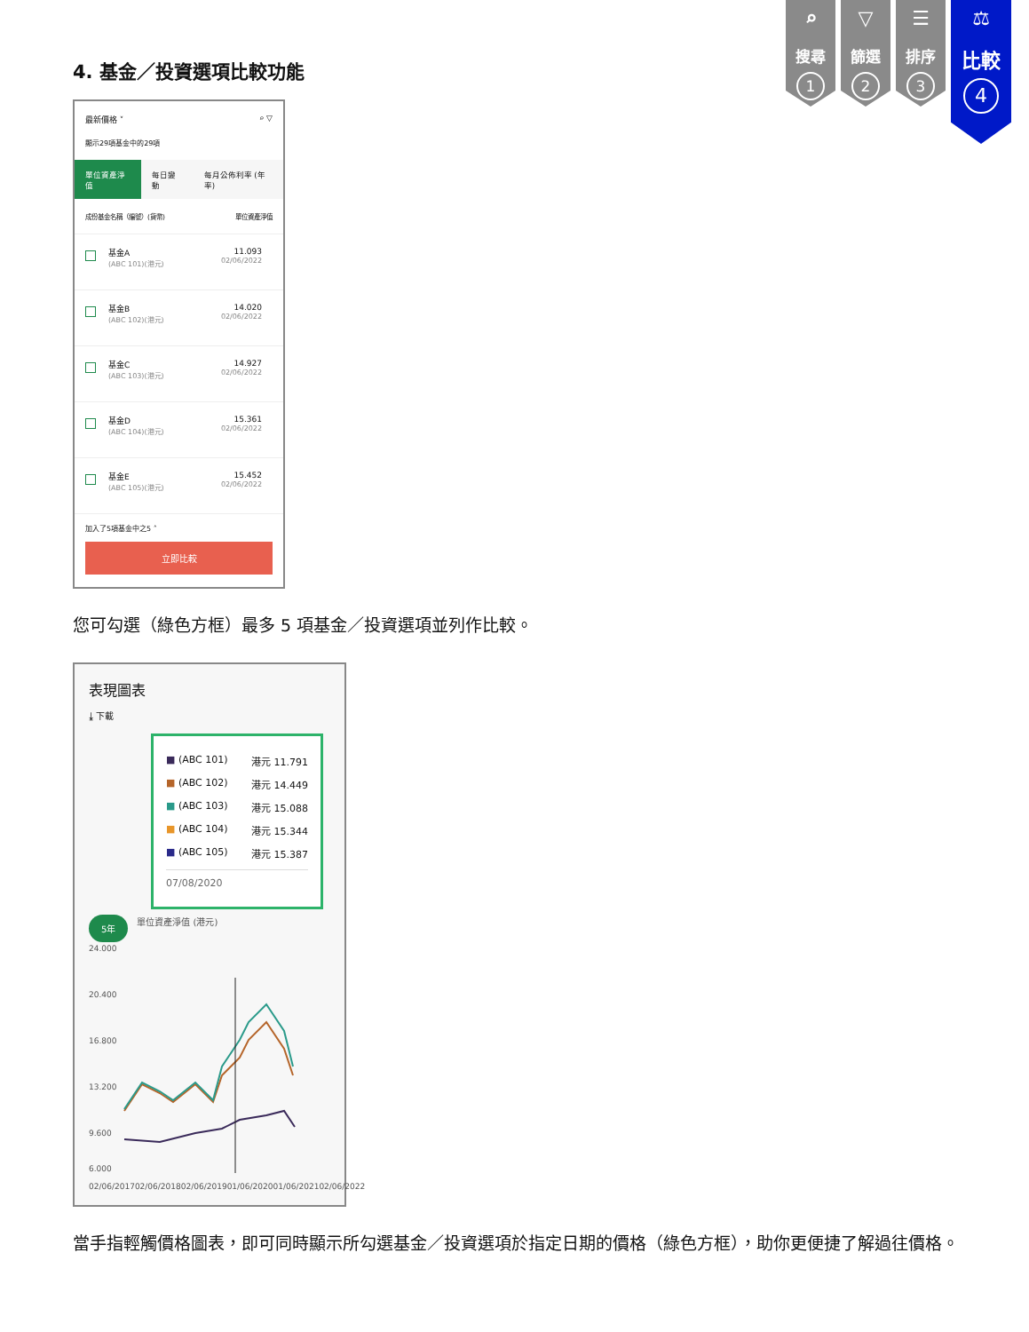4. 基金／投資選項比較功能
⌕
搜尋
1
▽
篩選
2
☰
排序
3
⚖
比較
4
最新價格 ˅ ⌕ ▽
顯示29項基金中的29項
單位資產淨值 每日變動 每月公佈利率 (年率)
成份基金名稱（編號）(貨幣) 單位資產淨值
基金A
(ABC 101)(港元)
11.093
02/06/2022
基金B
(ABC 102)(港元)
14.020
02/06/2022
基金C
(ABC 103)(港元)
14.927
02/06/2022
基金D
(ABC 104)(港元)
15.361
02/06/2022
基金E
(ABC 105)(港元)
15.452
02/06/2022
加入了5項基金中之5 ˄
立即比較
您可勾選（綠色方框）最多 5 項基金／投資選項並列作比較。
表現圖表
⤓ 下載
■ (ABC 101) 港元 11.791
■ (ABC 102) 港元 14.449
■ (ABC 103) 港元 15.088
■ (ABC 104) 港元 15.344
■ (ABC 105) 港元 15.387
07/08/2020
5年 單位資產淨值 (港元)
24.000
20.400
16.800
13.200
9.600
6.000
02/06/2017 02/06/2018 02/06/2019 01/06/2020 01/06/2021 02/06/2022
當手指輕觸價格圖表，即可同時顯示所勾選基金／投資選項於指定日期的價格（綠色方框），助你更便捷了解過往價格。